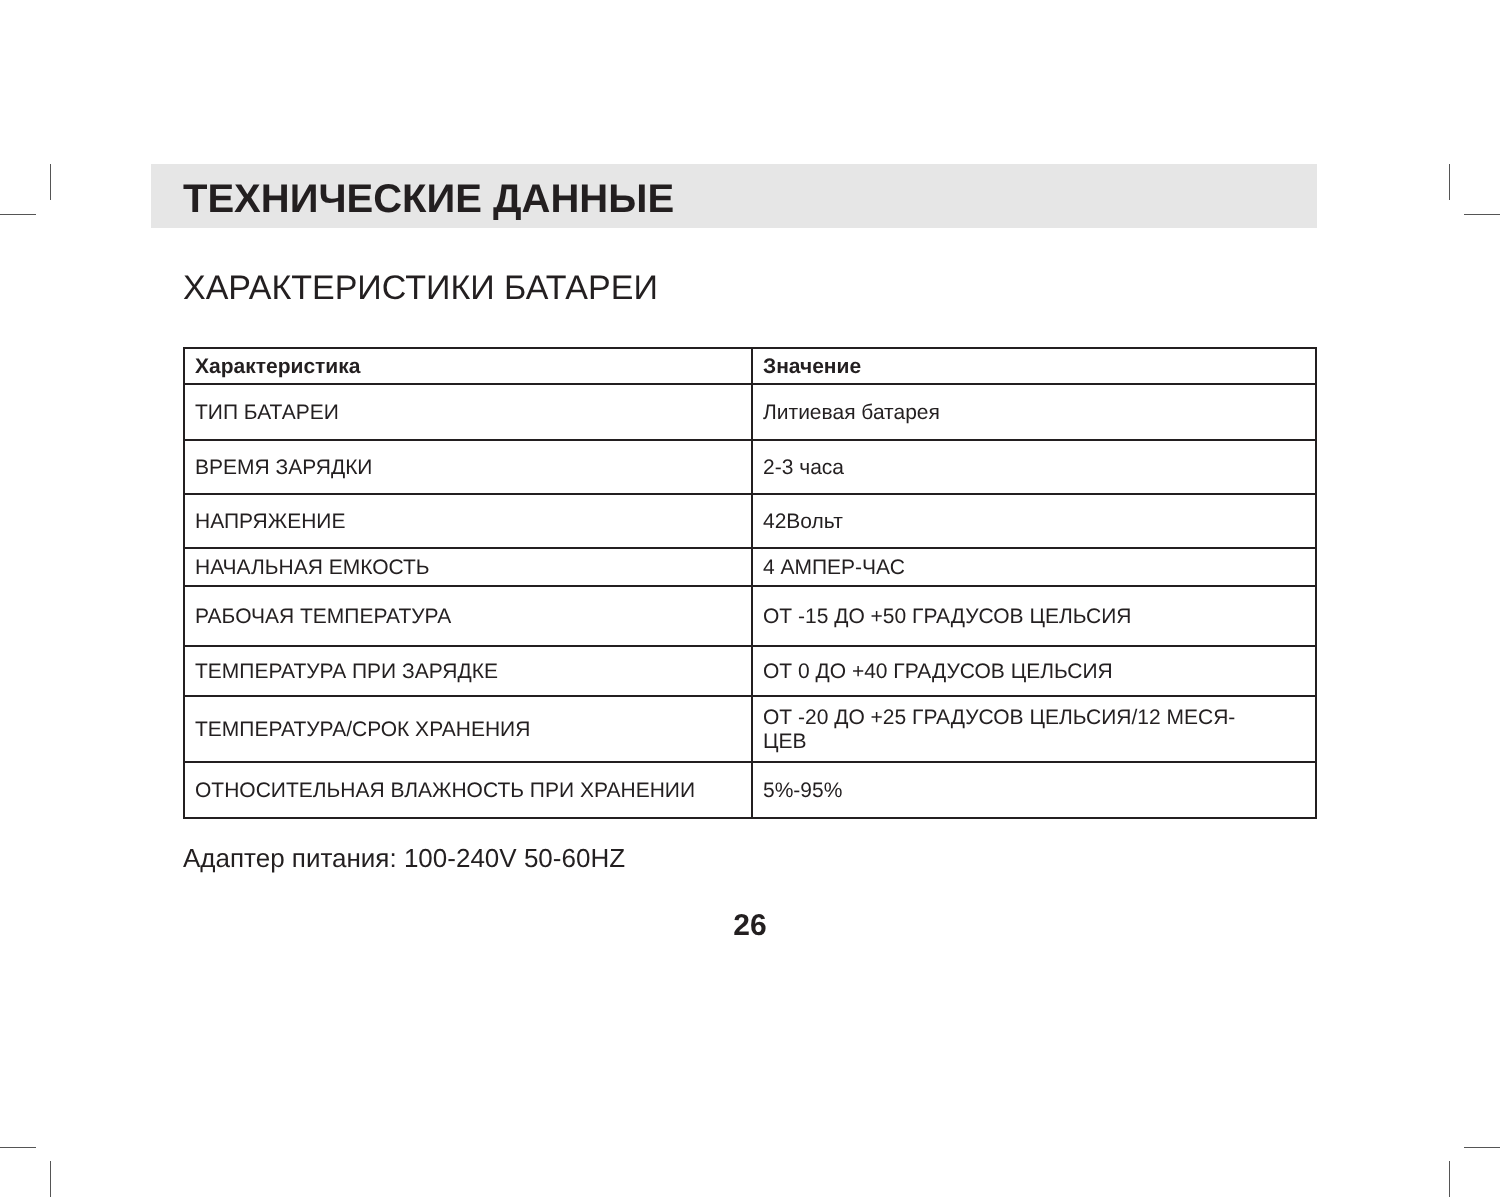ТЕХНИЧЕСКИЕ ДАННЫЕ
ХАРАКТЕРИСТИКИ БАТАРЕИ
| Характеристика | Значение |
| --- | --- |
| ТИП БАТАРЕИ | Литиевая батарея |
| ВРЕМЯ ЗАРЯДКИ | 2-3 часа |
| НАПРЯЖЕНИЕ | 42Вольт |
| НАЧАЛЬНАЯ ЕМКОСТЬ | 4 АМПЕР-ЧАС |
| РАБОЧАЯ ТЕМПЕРАТУРА | ОТ -15 ДО +50 ГРАДУСОВ ЦЕЛЬСИЯ |
| ТЕМПЕРАТУРА ПРИ ЗАРЯДКЕ | ОТ 0 ДО +40 ГРАДУСОВ ЦЕЛЬСИЯ |
| ТЕМПЕРАТУРА/СРОК ХРАНЕНИЯ | ОТ -20 ДО +25 ГРАДУСОВ ЦЕЛЬСИЯ/12 МЕСЯ- ЦЕВ |
| ОТНОСИТЕЛЬНАЯ ВЛАЖНОСТЬ ПРИ ХРАНЕНИИ | 5%-95% |
Адаптер питания: 100-240V 50-60HZ
26